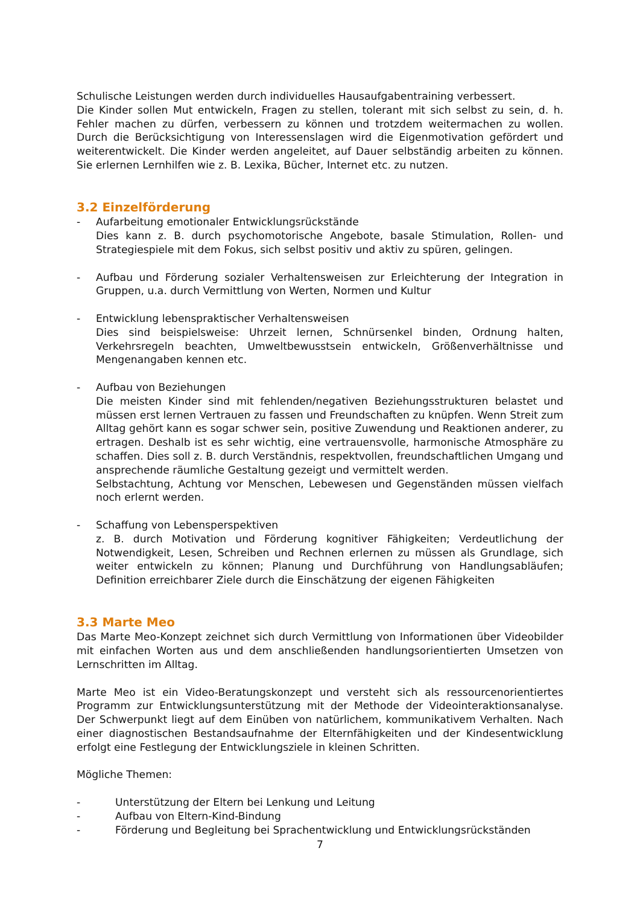Schulische Leistungen werden durch individuelles Hausaufgabentraining verbessert.
Die Kinder sollen Mut entwickeln, Fragen zu stellen, tolerant mit sich selbst zu sein, d. h. Fehler machen zu dürfen, verbessern zu können und trotzdem weitermachen zu wollen. Durch die Berücksichtigung von Interessenslagen wird die Eigenmotivation gefördert und weiterentwickelt. Die Kinder werden angeleitet, auf Dauer selbständig arbeiten zu können. Sie erlernen Lernhilfen wie z. B. Lexika, Bücher, Internet etc. zu nutzen.
3.2 Einzelförderung
- Aufarbeitung emotionaler Entwicklungsrückstände
Dies kann z. B. durch psychomotorische Angebote, basale Stimulation, Rollen- und Strategiespiele mit dem Fokus, sich selbst positiv und aktiv zu spüren, gelingen.
- Aufbau und Förderung sozialer Verhaltensweisen zur Erleichterung der Integration in Gruppen, u.a. durch Vermittlung von Werten, Normen und Kultur
- Entwicklung lebenspraktischer Verhaltensweisen
Dies sind beispielsweise: Uhrzeit lernen, Schnürsenkel binden, Ordnung halten, Verkehrsregeln beachten, Umweltbewusstsein entwickeln, Größenverhältnisse und Mengenangaben kennen etc.
- Aufbau von Beziehungen
Die meisten Kinder sind mit fehlenden/negativen Beziehungsstrukturen belastet und müssen erst lernen Vertrauen zu fassen und Freundschaften zu knüpfen. Wenn Streit zum Alltag gehört kann es sogar schwer sein, positive Zuwendung und Reaktionen anderer, zu ertragen. Deshalb ist es sehr wichtig, eine vertrauensvolle, harmonische Atmosphäre zu schaffen. Dies soll z. B. durch Verständnis, respektvollen, freundschaftlichen Umgang und ansprechende räumliche Gestaltung gezeigt und vermittelt werden.
Selbstachtung, Achtung vor Menschen, Lebewesen und Gegenständen müssen vielfach noch erlernt werden.
- Schaffung von Lebensperspektiven
z. B. durch Motivation und Förderung kognitiver Fähigkeiten; Verdeutlichung der Notwendigkeit, Lesen, Schreiben und Rechnen erlernen zu müssen als Grundlage, sich weiter entwickeln zu können; Planung und Durchführung von Handlungsabläufen; Definition erreichbarer Ziele durch die Einschätzung der eigenen Fähigkeiten
3.3 Marte Meo
Das Marte Meo-Konzept zeichnet sich durch Vermittlung von Informationen über Videobilder mit einfachen Worten aus und dem anschließenden handlungsorientierten Umsetzen von Lernschritten im Alltag.
Marte Meo ist ein Video-Beratungskonzept und versteht sich als ressourcenorientiertes Programm zur Entwicklungsunterstützung mit der Methode der Videointeraktionsanalyse. Der Schwerpunkt liegt auf dem Einüben von natürlichem, kommunikativem Verhalten. Nach einer diagnostischen Bestandsaufnahme der Elternfähigkeiten und der Kindesentwicklung erfolgt eine Festlegung der Entwicklungsziele in kleinen Schritten.
Mögliche Themen:
- Unterstützung der Eltern bei Lenkung und Leitung
- Aufbau von Eltern-Kind-Bindung
- Förderung und Begleitung bei Sprachentwicklung und Entwicklungsrückständen
7